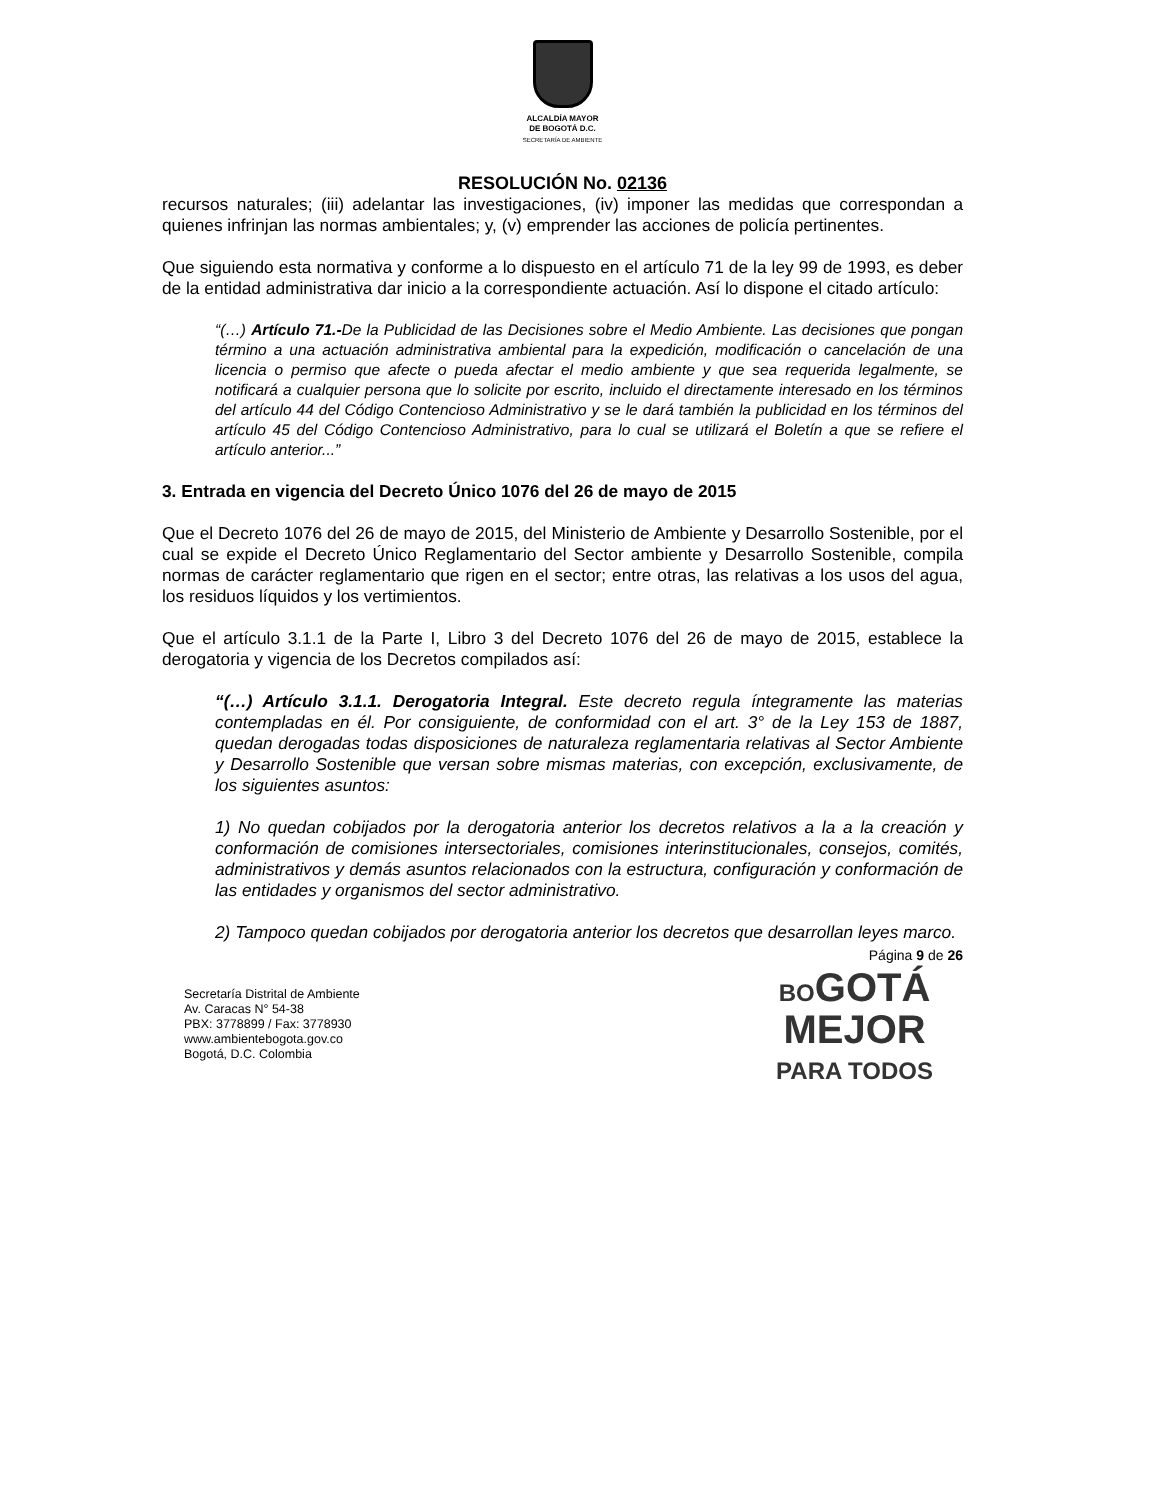ALCALDÍA MAYOR
DE BOGOTÁ D.C.
SECRETARÍA DE AMBIENTE
RESOLUCIÓN No. 02136
recursos naturales; (iii) adelantar las investigaciones, (iv) imponer las medidas que correspondan a quienes infrinjan las normas ambientales; y, (v) emprender las acciones de policía pertinentes.
Que siguiendo esta normativa y conforme a lo dispuesto en el artículo 71 de la ley 99 de 1993, es deber de la entidad administrativa dar inicio a la correspondiente actuación. Así lo dispone el citado artículo:
“(…) Artículo 71.-De la Publicidad de las Decisiones sobre el Medio Ambiente. Las decisiones que pongan término a una actuación administrativa ambiental para la expedición, modificación o cancelación de una licencia o permiso que afecte o pueda afectar el medio ambiente y que sea requerida legalmente, se notificará a cualquier persona que lo solicite por escrito, incluido el directamente interesado en los términos del artículo 44 del Código Contencioso Administrativo y se le dará también la publicidad en los términos del artículo 45 del Código Contencioso Administrativo, para lo cual se utilizará el Boletín a que se refiere el artículo anterior...”
3. Entrada en vigencia del Decreto Único 1076 del 26 de mayo de 2015
Que el Decreto 1076 del 26 de mayo de 2015, del Ministerio de Ambiente y Desarrollo Sostenible, por el cual se expide el Decreto Único Reglamentario del Sector ambiente y Desarrollo Sostenible, compila normas de carácter reglamentario que rigen en el sector; entre otras, las relativas a los usos del agua, los residuos líquidos y los vertimientos.
Que el artículo 3.1.1 de la Parte I, Libro 3 del Decreto 1076 del 26 de mayo de 2015, establece la derogatoria y vigencia de los Decretos compilados así:
“(…) Artículo 3.1.1. Derogatoria Integral. Este decreto regula íntegramente las materias contempladas en él. Por consiguiente, de conformidad con el art. 3° de la Ley 153 de 1887, quedan derogadas todas disposiciones de naturaleza reglamentaria relativas al Sector Ambiente y Desarrollo Sostenible que versan sobre mismas materias, con excepción, exclusivamente, de los siguientes asuntos:
1) No quedan cobijados por la derogatoria anterior los decretos relativos a la a la creación y conformación de comisiones intersectoriales, comisiones interinstitucionales, consejos, comités, administrativos y demás asuntos relacionados con la estructura, configuración y conformación de las entidades y organismos del sector administrativo.
2) Tampoco quedan cobijados por derogatoria anterior los decretos que desarrollan leyes marco.
Página 9 de 26
Secretaría Distrital de Ambiente
Av. Caracas N° 54-38
PBX: 3778899 / Fax: 3778930
www.ambientebogota.gov.co
Bogotá, D.C. Colombia
BOGOTÁ
MEJOR
PARA TODOS